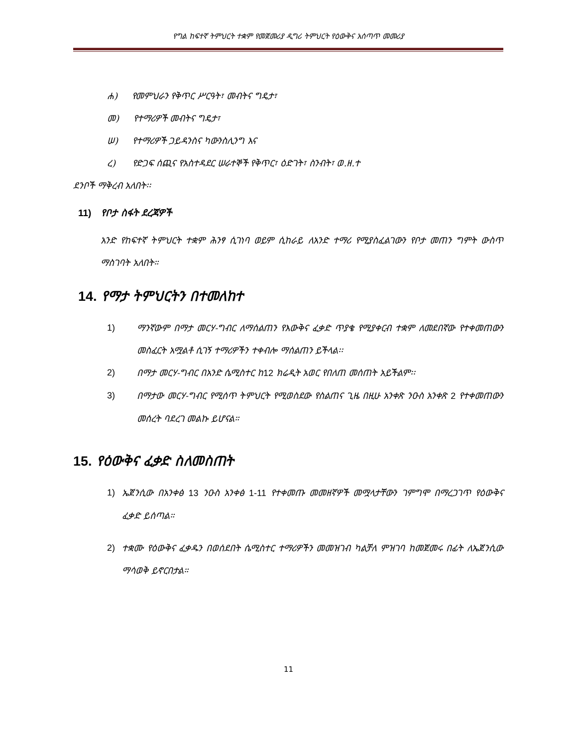የግል ከፍተኛ ትምህርት ተቋም የመጀመሪያ ዲግሪ ትምህርት የዕውቅና አሰጣጥ መመሪያ
ሐ) የመምህራን የቅጥር ሥርዓት፣ መብትና ግዴታ፣
መ) የተማሪዎች መብትና ግዴታ፣
ሠ) የተማሪዎች ጋይዳንስና ካውንስሊንግ እና
ረ) የድጋፍ ሰጪና የአስተዳደር ሠራተኞች የቅጥር፣ ዕድገት፣ ስንብት፣ ወ.ዘ.ተ
ደንቦች ማቅረብ አለበት፡፡
11) የቦታ ስፋት ደረጃዎች
አንድ የከፍተኛ ትምህርት ተቋም ሕንፃ ሲገነባ ወይም ሲከራይ ለአንድ ተማሪ የሚያስፈልገውን የቦታ መጠን ግምት ውስጥ ማስገባት አለበት።
14. የማታ ትምህርትን በተመለከተ
1) ማንኛውም በማታ መርሃ-ግብር ለማሰልጠን የእውቅና ፈቃድ ጥያቄ የሚያቀርብ ተቋም ለመደበኛው የተቀመጠውን መስፈርት አሟልቶ ሲገኝ ተማሪዎችን ተቀብሎ ማሰልጠን ይችላል፡፡
2) በማታ መርሃ-ግብር በአንድ ሴሚስተር ከ12 ክሬዲት አወር የበለጠ መሰጠት አይችልም፡፡
3) በማታው መርሃ-ግብር የሚሰጥ ትምህርት የሚወስደው የስልጠና ጊዜ በዚሁ አንቀጽ ንዑስ አንቀጽ 2 የተቀመጠውን መሰረት ባደረገ መልኩ ይሆናል።
15. የዕውቅና ፈቃድ ስለመስጠት
1) ኤጀንሲው በአንቀፅ 13 ንዑስ አንቀፅ 1-11 የተቀመጡ መመዘኛዎች መሟላታቸውን ገምግሞ በማረጋገጥ የዕውቅና ፈቃድ ይሰጣል።
2) ተቋሙ የዕውቅና ፈቃዱን በወሰደበት ሴሚስተር ተማሪዎችን መመዝገብ ካልቻለ ምዝገባ ከመጀመሩ በፊት ለኤጀንሲው ማሳወቅ ይኖርበታል።
11